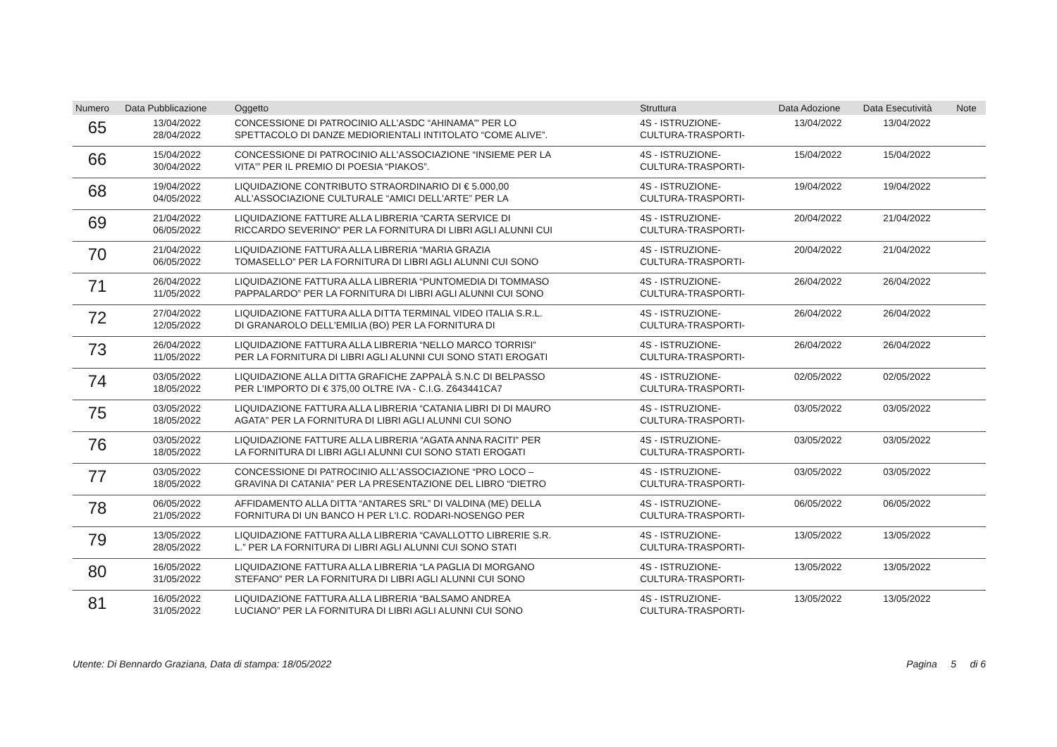| Numero | Data Pubblicazione | Oggetto | Struttura | Data Adozione | Data Esecutività | Note |
| --- | --- | --- | --- | --- | --- | --- |
| 65 | 13/04/2022 28/04/2022 | CONCESSIONE DI PATROCINIO ALL'ASDC “AHINAMA'” PER LO SPETTACOLO DI DANZE MEDIORIENTALI INTITOLATO “COME ALIVE”. | 4S - ISTRUZIONE- CULTURA-TRASPORTI- | 13/04/2022 | 13/04/2022 | |
| 66 | 15/04/2022 30/04/2022 | CONCESSIONE DI PATROCINIO ALL'ASSOCIAZIONE “INSIEME PER LA VITA'” PER IL PREMIO DI POESIA “PIAKOS”. | 4S - ISTRUZIONE- CULTURA-TRASPORTI- | 15/04/2022 | 15/04/2022 | |
| 68 | 19/04/2022 04/05/2022 | LIQUIDAZIONE CONTRIBUTO STRAORDINARIO DI € 5.000,00 ALL'ASSOCIAZIONE CULTURALE “AMICI DELL'ARTE” PER LA | 4S - ISTRUZIONE- CULTURA-TRASPORTI- | 19/04/2022 | 19/04/2022 | |
| 69 | 21/04/2022 06/05/2022 | LIQUIDAZIONE FATTURE ALLA LIBRERIA “CARTA SERVICE DI RICCARDO SEVERINO” PER LA FORNITURA DI LIBRI AGLI ALUNNI CUI | 4S - ISTRUZIONE- CULTURA-TRASPORTI- | 20/04/2022 | 21/04/2022 | |
| 70 | 21/04/2022 06/05/2022 | LIQUIDAZIONE FATTURA ALLA LIBRERIA “MARIA GRAZIA TOMASELLO” PER LA FORNITURA DI LIBRI AGLI ALUNNI CUI SONO | 4S - ISTRUZIONE- CULTURA-TRASPORTI- | 20/04/2022 | 21/04/2022 | |
| 71 | 26/04/2022 11/05/2022 | LIQUIDAZIONE FATTURA ALLA LIBRERIA “PUNTOMEDIA DI TOMMASO PAPPALARDO” PER LA FORNITURA DI LIBRI AGLI ALUNNI CUI SONO | 4S - ISTRUZIONE- CULTURA-TRASPORTI- | 26/04/2022 | 26/04/2022 | |
| 72 | 27/04/2022 12/05/2022 | LIQUIDAZIONE FATTURA ALLA DITTA TERMINAL VIDEO ITALIA S.R.L. DI GRANAROLO DELL'EMILIA (BO) PER LA FORNITURA DI | 4S - ISTRUZIONE- CULTURA-TRASPORTI- | 26/04/2022 | 26/04/2022 | |
| 73 | 26/04/2022 11/05/2022 | LIQUIDAZIONE FATTURA ALLA LIBRERIA “NELLO MARCO TORRISI” PER LA FORNITURA DI LIBRI AGLI ALUNNI CUI SONO STATI EROGATI | 4S - ISTRUZIONE- CULTURA-TRASPORTI- | 26/04/2022 | 26/04/2022 | |
| 74 | 03/05/2022 18/05/2022 | LIQUIDAZIONE ALLA DITTA GRAFICHE ZAPPALÀ S.N.C DI BELPASSO PER L'IMPORTO DI € 375,00 OLTRE IVA - C.I.G. Z643441CA7 | 4S - ISTRUZIONE- CULTURA-TRASPORTI- | 02/05/2022 | 02/05/2022 | |
| 75 | 03/05/2022 18/05/2022 | LIQUIDAZIONE FATTURA ALLA LIBRERIA “CATANIA LIBRI DI DI MAURO AGATA” PER LA FORNITURA DI LIBRI AGLI ALUNNI CUI SONO | 4S - ISTRUZIONE- CULTURA-TRASPORTI- | 03/05/2022 | 03/05/2022 | |
| 76 | 03/05/2022 18/05/2022 | LIQUIDAZIONE FATTURE ALLA LIBRERIA “AGATA ANNA RACITI” PER LA FORNITURA DI LIBRI AGLI ALUNNI CUI SONO STATI EROGATI | 4S - ISTRUZIONE- CULTURA-TRASPORTI- | 03/05/2022 | 03/05/2022 | |
| 77 | 03/05/2022 18/05/2022 | CONCESSIONE DI PATROCINIO ALL'ASSOCIAZIONE “PRO LOCO – GRAVINA DI CATANIA” PER LA PRESENTAZIONE DEL LIBRO “DIETRO | 4S - ISTRUZIONE- CULTURA-TRASPORTI- | 03/05/2022 | 03/05/2022 | |
| 78 | 06/05/2022 21/05/2022 | AFFIDAMENTO ALLA DITTA “ANTARES SRL” DI VALDINA (ME) DELLA FORNITURA DI UN BANCO H PER L'I.C. RODARI-NOSENGO PER | 4S - ISTRUZIONE- CULTURA-TRASPORTI- | 06/05/2022 | 06/05/2022 | |
| 79 | 13/05/2022 28/05/2022 | LIQUIDAZIONE FATTURA ALLA LIBRERIA “CAVALLOTTO LIBRERIE S.R. L.” PER LA FORNITURA DI LIBRI AGLI ALUNNI CUI SONO STATI | 4S - ISTRUZIONE- CULTURA-TRASPORTI- | 13/05/2022 | 13/05/2022 | |
| 80 | 16/05/2022 31/05/2022 | LIQUIDAZIONE FATTURA ALLA LIBRERIA “LA PAGLIA DI MORGANO STEFANO” PER LA FORNITURA DI LIBRI AGLI ALUNNI CUI SONO | 4S - ISTRUZIONE- CULTURA-TRASPORTI- | 13/05/2022 | 13/05/2022 | |
| 81 | 16/05/2022 31/05/2022 | LIQUIDAZIONE FATTURA ALLA LIBRERIA “BALSAMO ANDREA LUCIANO” PER LA FORNITURA DI LIBRI AGLI ALUNNI CUI SONO | 4S - ISTRUZIONE- CULTURA-TRASPORTI- | 13/05/2022 | 13/05/2022 | |
Utente: Di Bennardo Graziana, Data di stampa: 18/05/2022 Pagina 5 di 6